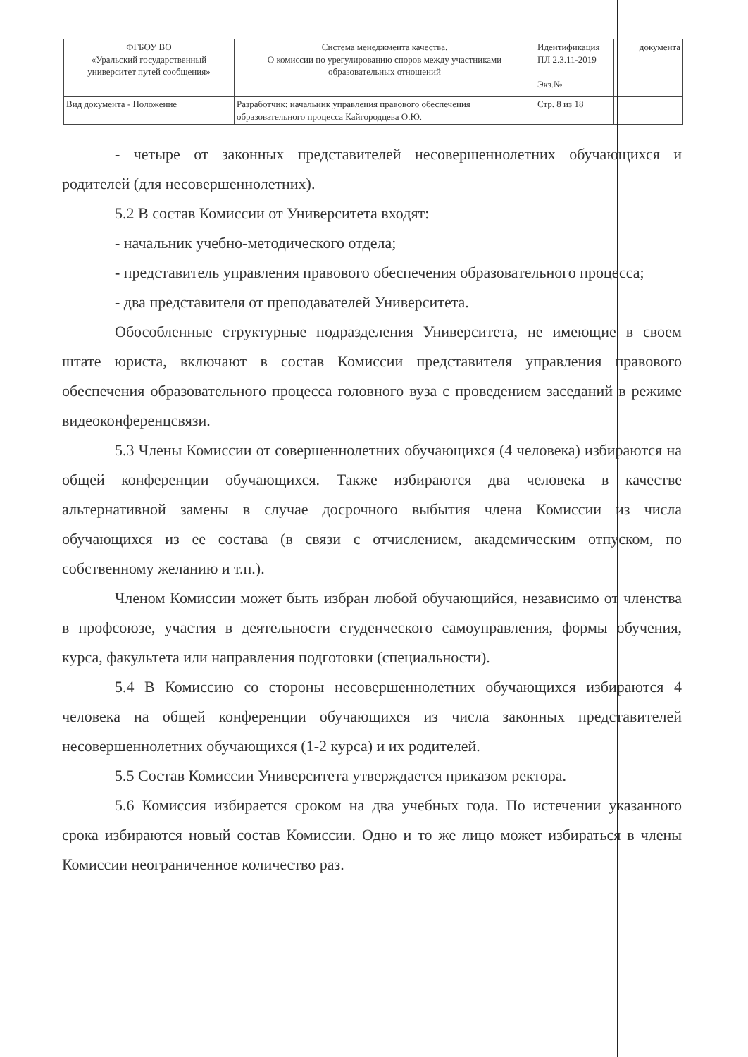| ФГБОУ ВО «Уральский государственный университет путей сообщения» | Система менеджмента качества. О комиссии по урегулированию споров между участниками образовательных отношений | Идентификация ПЛ 2.3.11-2019 Экз.№ | документа |
| Вид документа - Положение | Разработчик: начальник управления правового обеспечения образовательного процесса Кайгородцева О.Ю. | Стр. 8 из 18 | |
- четыре от законных представителей несовершеннолетних обучающихся и родителей (для несовершеннолетних).
5.2 В состав Комиссии от Университета входят:
- начальник учебно-методического отдела;
- представитель управления правового обеспечения образовательного процесса;
- два представителя от преподавателей Университета.
Обособленные структурные подразделения Университета, не имеющие в своем штате юриста, включают в состав Комиссии представителя управления правового обеспечения образовательного процесса головного вуза с проведением заседаний в режиме видеоконференцсвязи.
5.3 Члены Комиссии от совершеннолетних обучающихся (4 человека) избираются на общей конференции обучающихся. Также избираются два человека в качестве альтернативной замены в случае досрочного выбытия члена Комиссии из числа обучающихся из ее состава (в связи с отчислением, академическим отпуском, по собственному желанию и т.п.).
Членом Комиссии может быть избран любой обучающийся, независимо от членства в профсоюзе, участия в деятельности студенческого самоуправления, формы обучения, курса, факультета или направления подготовки (специальности).
5.4 В Комиссию со стороны несовершеннолетних обучающихся избираются 4 человека на общей конференции обучающихся из числа законных представителей несовершеннолетних обучающихся (1-2 курса) и их родителей.
5.5 Состав Комиссии Университета утверждается приказом ректора.
5.6 Комиссия избирается сроком на два учебных года. По истечении указанного срока избираются новый состав Комиссии. Одно и то же лицо может избираться в члены Комиссии неограниченное количество раз.